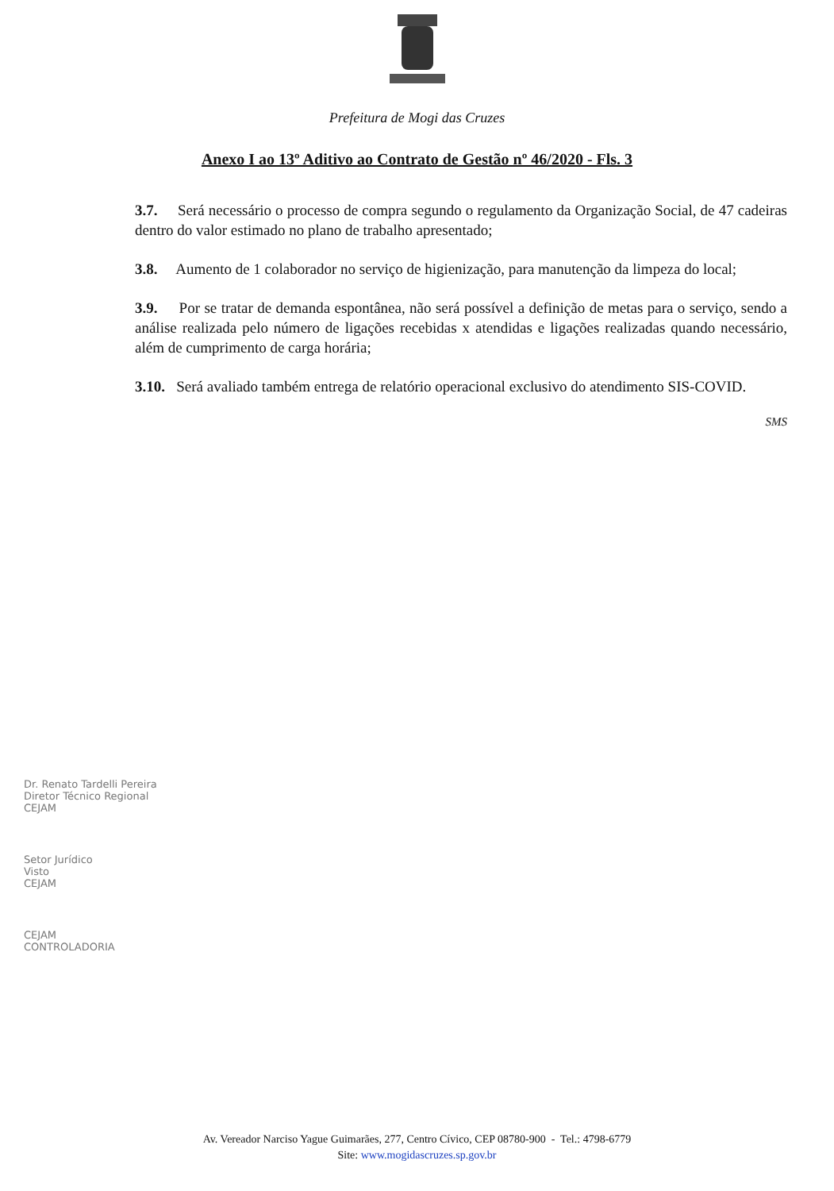Prefeitura de Mogi das Cruzes
Anexo I ao 13º Aditivo ao Contrato de Gestão nº 46/2020 - Fls. 3
3.7. Será necessário o processo de compra segundo o regulamento da Organização Social, de 47 cadeiras dentro do valor estimado no plano de trabalho apresentado;
3.8. Aumento de 1 colaborador no serviço de higienização, para manutenção da limpeza do local;
3.9. Por se tratar de demanda espontânea, não será possível a definição de metas para o serviço, sendo a análise realizada pelo número de ligações recebidas x atendidas e ligações realizadas quando necessário, além de cumprimento de carga horária;
3.10. Será avaliado também entrega de relatório operacional exclusivo do atendimento SIS-COVID.
SMS
Dr. Renato Tardelli Pereira
Diretor Técnico Regional
CEJAM
Setor Jurídico
Visto
CEJAM
CEJAM
CONTROLADORIA
Av. Vereador Narciso Yague Guimarães, 277, Centro Cívico, CEP 08780-900 - Tel.: 4798-6779
Site: www.mogidascruzes.sp.gov.br